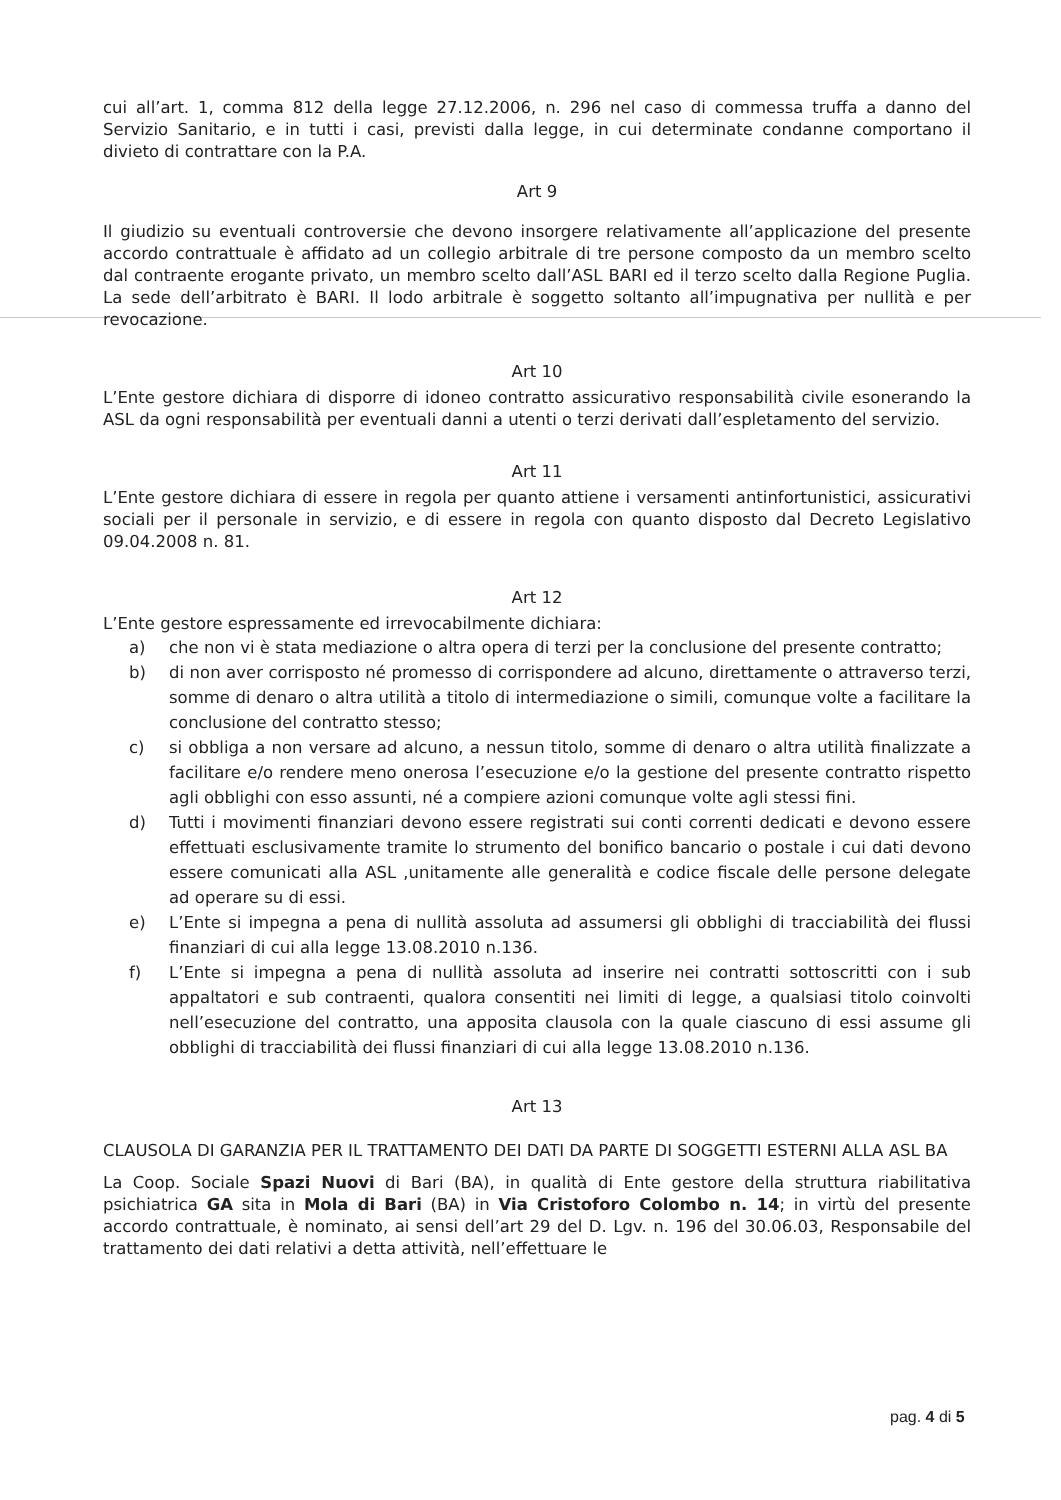cui all’art. 1, comma 812 della legge 27.12.2006, n. 296 nel caso di commessa truffa a danno del Servizio Sanitario, e in tutti i casi, previsti dalla legge, in cui determinate condanne comportano il divieto di contrattare con la P.A.
Art 9
Il giudizio su eventuali controversie che devono insorgere relativamente all’applicazione del presente accordo contrattuale è affidato ad un collegio arbitrale di tre persone composto da un membro scelto dal contraente erogante privato, un membro scelto dall’ASL BARI ed il terzo scelto dalla Regione Puglia. La sede dell’arbitrato è BARI. Il lodo arbitrale è soggetto soltanto all’impugnativa per nullità e per revocazione.
Art 10
L’Ente gestore dichiara di disporre di idoneo contratto assicurativo responsabilità civile esonerando la ASL da ogni responsabilità per eventuali danni a utenti o terzi derivati dall’espletamento del servizio.
Art 11
L’Ente gestore dichiara di essere in regola per quanto attiene i versamenti antinfortunistici, assicurativi sociali per il personale in servizio, e di essere in regola con quanto disposto dal Decreto Legislativo 09.04.2008 n. 81.
Art 12
L’Ente gestore espressamente ed irrevocabilmente dichiara:
a) che non vi è stata mediazione o altra opera di terzi per la conclusione del presente contratto;
b) di non aver corrisposto né promesso di corrispondere ad alcuno, direttamente o attraverso terzi, somme di denaro o altra utilità a titolo di intermediazione o simili, comunque volte a facilitare la conclusione del contratto stesso;
c) si obbliga a non versare ad alcuno, a nessun titolo, somme di denaro o altra utilità finalizzate a facilitare e/o rendere meno onerosa l’esecuzione e/o la gestione del presente contratto rispetto agli obblighi con esso assunti, né a compiere azioni comunque volte agli stessi fini.
d) Tutti i movimenti finanziari devono essere registrati sui conti correnti dedicati e devono essere effettuati esclusivamente tramite lo strumento del bonifico bancario o postale i cui dati devono essere comunicati alla ASL ,unitamente alle generalità e codice fiscale delle persone delegate ad operare su di essi.
e) L’Ente si impegna a pena di nullità assoluta ad assumersi gli obblighi di tracciabilità dei flussi finanziari di cui alla legge 13.08.2010 n.136.
f) L’Ente si impegna a pena di nullità assoluta ad inserire nei contratti sottoscritti con i sub appaltatori e sub contraenti, qualora consentiti nei limiti di legge, a qualsiasi titolo coinvolti nell’esecuzione del contratto, una apposita clausola con la quale ciascuno di essi assume gli obblighi di tracciabilità dei flussi finanziari di cui alla legge 13.08.2010 n.136.
Art 13
CLAUSOLA DI GARANZIA PER IL TRATTAMENTO DEI DATI DA PARTE DI SOGGETTI ESTERNI ALLA ASL BA
La Coop. Sociale Spazi Nuovi di Bari (BA), in qualità di Ente gestore della struttura riabilitativa psichiatrica GA sita in Mola di Bari (BA) in Via Cristoforo Colombo n. 14; in virtù del presente accordo contrattuale, è nominato, ai sensi dell’art 29 del D. Lgv. n. 196 del 30.06.03, Responsabile del trattamento dei dati relativi a detta attività, nell’effettuare le
pag. 4 di 5